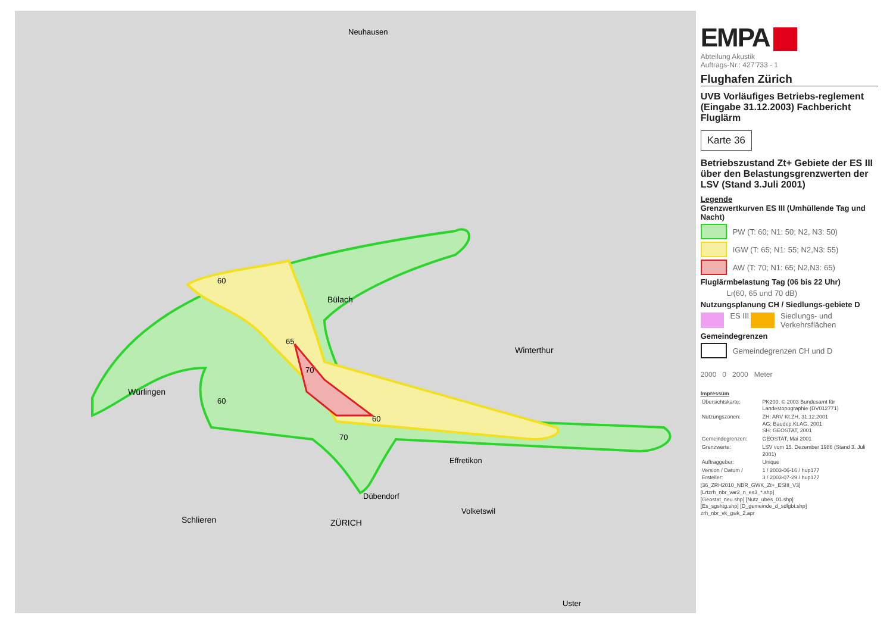60
65
70
60
60
70
Würlingen
ZÜRICH
Dübendorf
Winterthur
Bülach
Neuhausen
Schlieren
Effretikon
Volketswil
Uster
EMPA
Abteilung Akustik
Auftrags-Nr.: 427'733 - 1
Flughafen Zürich
UVB Vorläufiges Betriebs-reglement (Eingabe 31.12.2003) Fachbericht Fluglärm
Karte 36
Betriebszustand Zt+ Gebiete der ES III über den Belastungsgrenzwerten der LSV (Stand 3.Juli 2001)
Legende
Grenzwertkurven ES III (Umhüllende Tag und Nacht)
PW (T: 60; N1: 50; N2, N3: 50)
IGW (T: 65; N1: 55; N2,N3: 55)
AW (T: 70; N1: 65; N2,N3: 65)
Fluglärmbelastung Tag (06 bis 22 Uhr)
L<sub>r</sub> (60, 65 und 70 dB)
Nutzungsplanung CH / Siedlungs-gebiete D
ES III
Siedlungs- und Verkehrsflächen
Gemeindegrenzen
Gemeindegrenzen CH und D
2000 0 2000 Meter
Impressum
| Übersichtskarte: | PK200: © 2003 Bundesamt für Landestopographie (DV012771) |
| Nutzungszonen: | ZH: ARV Kt.ZH, 31.12.2001 AG: Baudep.Kt.AG, 2001 SH: GEOSTAT, 2001 |
| Gemeindegrenzen: | GEOSTAT, Mai 2001 |
| Grenzwerte: | LSV vom 15. Dezember 1986 (Stand 3. Juli 2001) |
| Auftraggeber: | Unique |
| Version / Datum / Ersteller: | 1 / 2003-06-16 / hup177 3 / 2003-07-29 / hup177 |
[36_ZRH2010_NBR_GWK_Zt+_ESIII_V3]
[Lrtzrh_nbr_var2_n_es3_*.shp]
[Geostat_neu.shp] [Nutz_ubes_01.shp]
[Es_sgshtg.shp] [D_gemeinde_d_sdlgbt.shp]
zrh_nbr_vk_gwk_2.apr